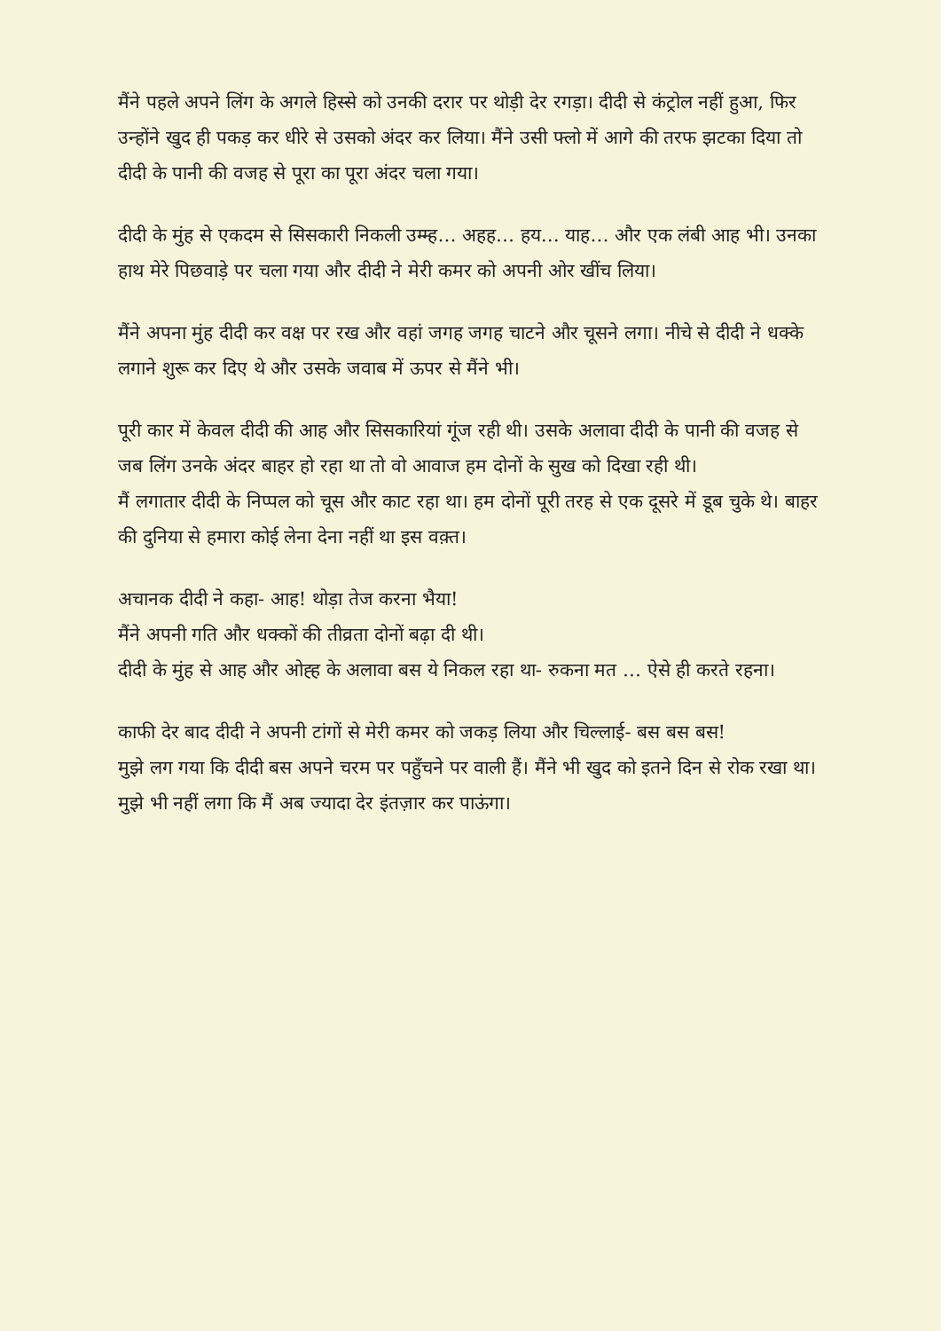मैंने पहले अपने लिंग के अगले हिस्से को उनकी दरार पर थोड़ी देर रगड़ा। दीदी से कंट्रोल नहीं हुआ, फिर उन्होंने खुद ही पकड़ कर धीरे से उसको अंदर कर लिया। मैंने उसी फ्लो में आगे की तरफ झटका दिया तो दीदी के पानी की वजह से पूरा का पूरा अंदर चला गया।
दीदी के मुंह से एकदम से सिसकारी निकली उम्म्ह… अहह… हय… याह… और एक लंबी आह भी। उनका हाथ मेरे पिछवाड़े पर चला गया और दीदी ने मेरी कमर को अपनी ओर खींच लिया।
मैंने अपना मुंह दीदी कर वक्ष पर रख और वहां जगह जगह चाटने और चूसने लगा। नीचे से दीदी ने धक्के लगाने शुरू कर दिए थे और उसके जवाब में ऊपर से मैंने भी।
पूरी कार में केवल दीदी की आह और सिसकारियां गूंज रही थी। उसके अलावा दीदी के पानी की वजह से जब लिंग उनके अंदर बाहर हो रहा था तो वो आवाज हम दोनों के सुख को दिखा रही थी।
मैं लगातार दीदी के निप्पल को चूस और काट रहा था। हम दोनों पूरी तरह से एक दूसरे में डूब चुके थे। बाहर की दुनिया से हमारा कोई लेना देना नहीं था इस वक़्त।
अचानक दीदी ने कहा- आह! थोड़ा तेज करना भैया!
मैंने अपनी गति और धक्कों की तीव्रता दोनों बढ़ा दी थी।
दीदी के मुंह से आह और ओह्ह के अलावा बस ये निकल रहा था- रुकना मत … ऐसे ही करते रहना।
काफी देर बाद दीदी ने अपनी टांगों से मेरी कमर को जकड़ लिया और चिल्लाई- बस बस बस!
मुझे लग गया कि दीदी बस अपने चरम पर पहुँचने पर वाली हैं। मैंने भी खुद को इतने दिन से रोक रखा था। मुझे भी नहीं लगा कि मैं अब ज्यादा देर इंतज़ार कर पाऊंगा।